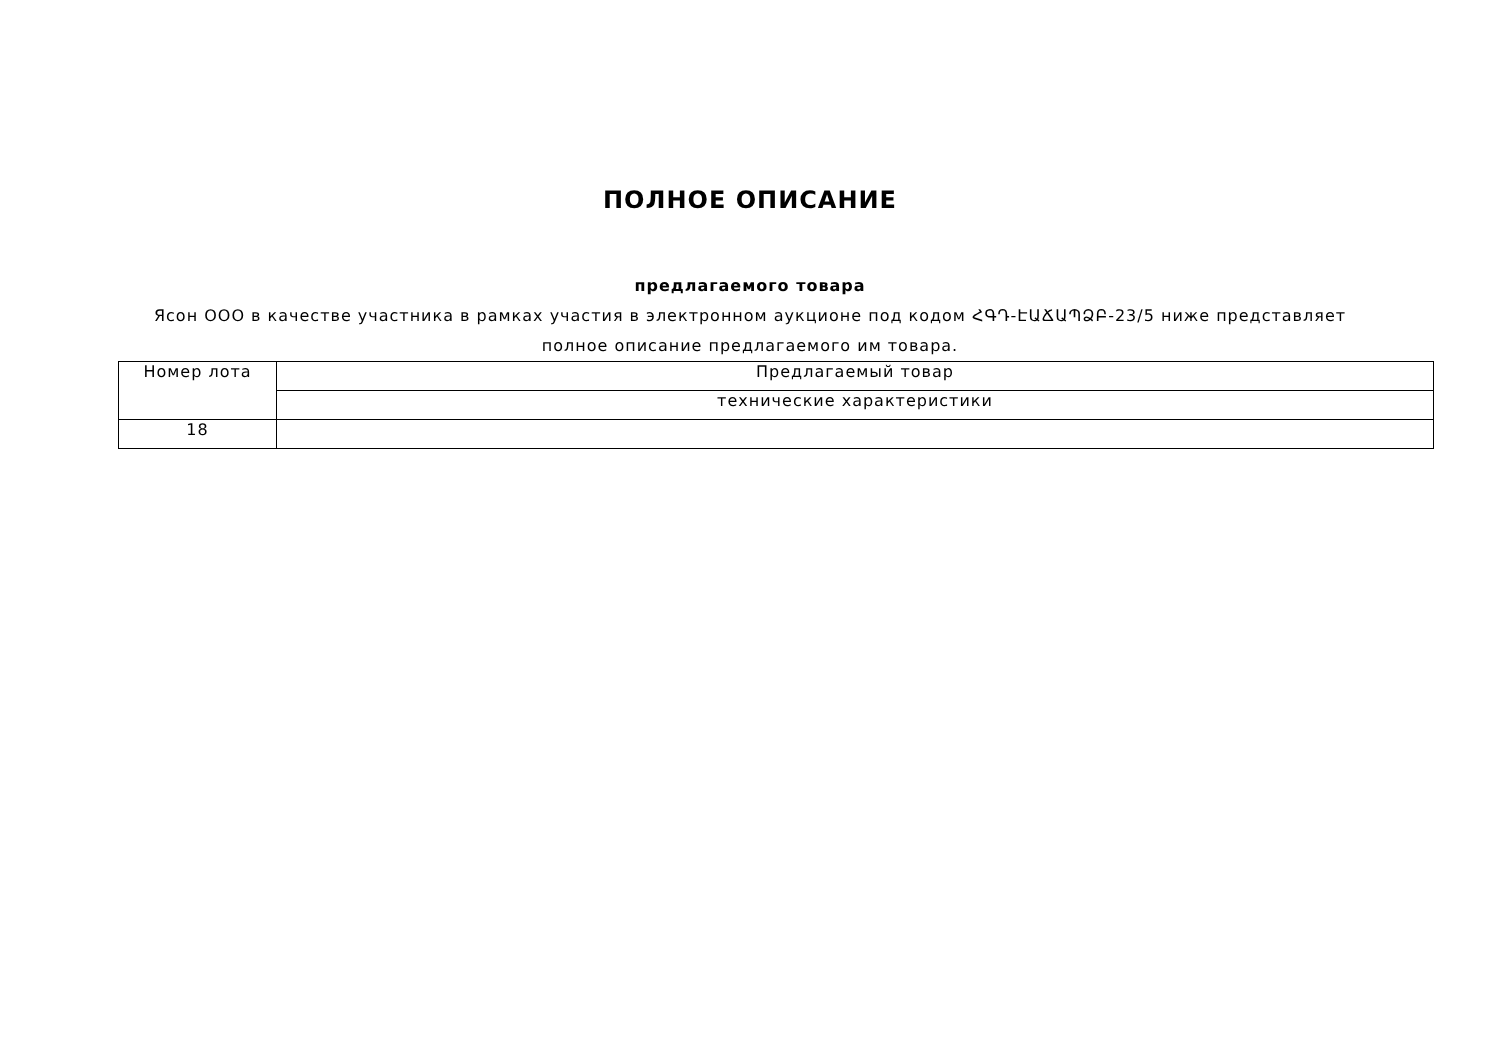ПОЛНОЕ ОПИСАНИЕ
предлагаемого товара
Ясон ООО в качестве участника в рамках участия в электронном аукционе под кодом ՀԳԴ-ԷԱՃԱՊՁԲ-23/5 ниже представляет полное описание предлагаемого им товара.
| Номер лота | Предлагаемый товар |
| | технические характеристики |
| 18 | |